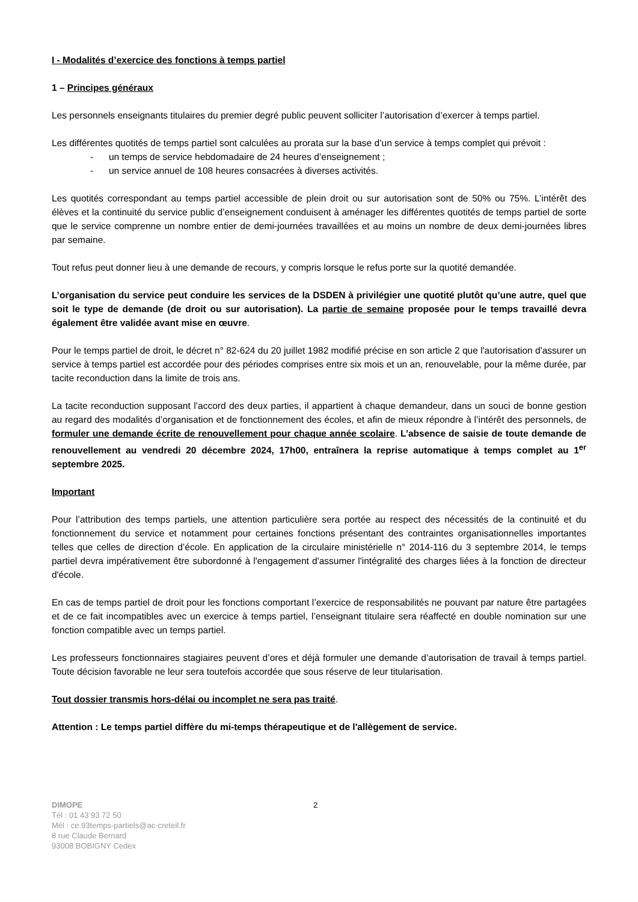I - Modalités d’exercice des fonctions à temps partiel
1 – Principes généraux
Les personnels enseignants titulaires du premier degré public peuvent solliciter l’autorisation d’exercer à temps partiel.
Les différentes quotités de temps partiel sont calculées au prorata sur la base d’un service à temps complet qui prévoit :
- un temps de service hebdomadaire de 24 heures d’enseignement ;
- un service annuel de 108 heures consacrées à diverses activités.
Les quotités correspondant au temps partiel accessible de plein droit ou sur autorisation sont de 50% ou 75%. L’intérêt des élèves et la continuité du service public d’enseignement conduisent à aménager les différentes quotités de temps partiel de sorte que le service comprenne un nombre entier de demi-journées travaillées et au moins un nombre de deux demi-journées libres par semaine.
Tout refus peut donner lieu à une demande de recours, y compris lorsque le refus porte sur la quotité demandée.
L’organisation du service peut conduire les services de la DSDEN à privilégier une quotité plutôt qu’une autre, quel que soit le type de demande (de droit ou sur autorisation). La partie de semaine proposée pour le temps travaillé devra également être validée avant mise en œuvre.
Pour le temps partiel de droit, le décret n° 82-624 du 20 juillet 1982 modifié précise en son article 2 que l'autorisation d'assurer un service à temps partiel est accordée pour des périodes comprises entre six mois et un an, renouvelable, pour la même durée, par tacite reconduction dans la limite de trois ans.
La tacite reconduction supposant l’accord des deux parties, il appartient à chaque demandeur, dans un souci de bonne gestion au regard des modalités d’organisation et de fonctionnement des écoles, et afin de mieux répondre à l’intérêt des personnels, de formuler une demande écrite de renouvellement pour chaque année scolaire. L’absence de saisie de toute demande de renouvellement au vendredi 20 décembre 2024, 17h00, entraînera la reprise automatique à temps complet au 1<sup>er</sup> septembre 2025.
Important
Pour l’attribution des temps partiels, une attention particulière sera portée au respect des nécessités de la continuité et du fonctionnement du service et notamment pour certaines fonctions présentant des contraintes organisationnelles importantes telles que celles de direction d’école. En application de la circulaire ministérielle n° 2014-116 du 3 septembre 2014, le temps partiel devra impérativement être subordonné à l'engagement d'assumer l'intégralité des charges liées à la fonction de directeur d'école.
En cas de temps partiel de droit pour les fonctions comportant l’exercice de responsabilités ne pouvant par nature être partagées et de ce fait incompatibles avec un exercice à temps partiel, l’enseignant titulaire sera réaffecté en double nomination sur une fonction compatible avec un temps partiel.
Les professeurs fonctionnaires stagiaires peuvent d’ores et déjà formuler une demande d’autorisation de travail à temps partiel. Toute décision favorable ne leur sera toutefois accordée que sous réserve de leur titularisation.
Tout dossier transmis hors-délai ou incomplet ne sera pas traité.
Attention : Le temps partiel diffère du mi-temps thérapeutique et de l'allègement de service.
DIMOPE
Tél : 01 43 93 72 50
Mél : ce.93temps-partiels@ac-creteil.fr
8 rue Claude Bernard
93008 BOBIGNY Cedex
2